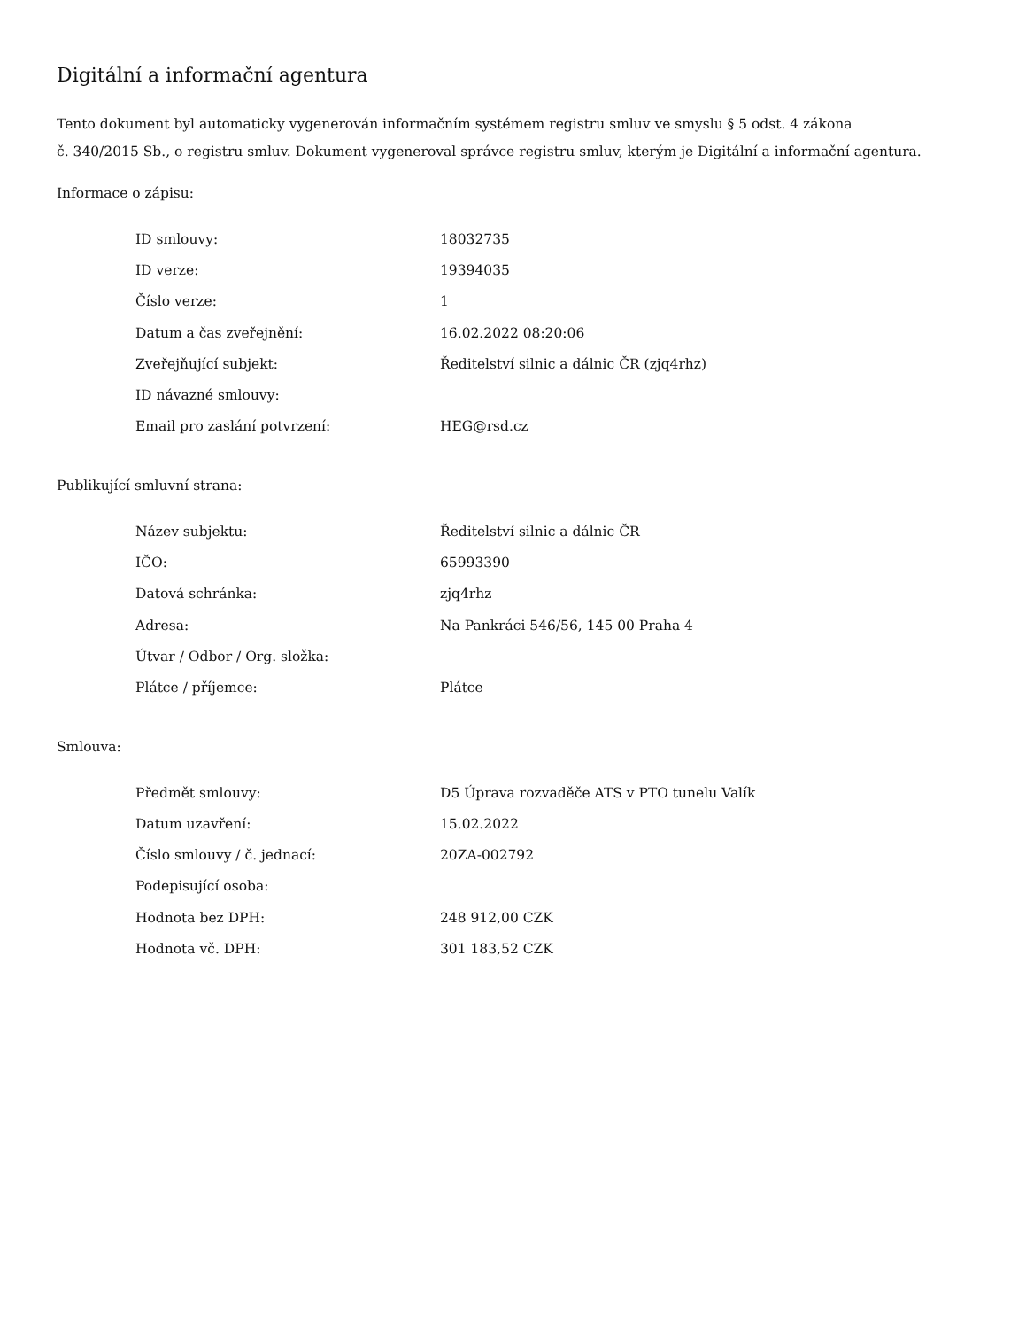Digitální a informační agentura
Tento dokument byl automaticky vygenerován informačním systémem registru smluv ve smyslu § 5 odst. 4 zákona
č. 340/2015 Sb., o registru smluv. Dokument vygeneroval správce registru smluv, kterým je Digitální a informační agentura.
Informace o zápisu:
| ID smlouvy: | 18032735 |
| ID verze: | 19394035 |
| Číslo verze: | 1 |
| Datum a čas zveřejnění: | 16.02.2022 08:20:06 |
| Zveřejňující subjekt: | Ředitelství silnic a dálnic ČR (zjq4rhz) |
| ID návazné smlouvy: | |
| Email pro zaslání potvrzení: | HEG@rsd.cz |
Publikující smluvní strana:
| Název subjektu: | Ředitelství silnic a dálnic ČR |
| IČO: | 65993390 |
| Datová schránka: | zjq4rhz |
| Adresa: | Na Pankráci 546/56, 145 00 Praha 4 |
| Útvar / Odbor / Org. složka: | |
| Plátce / příjemce: | Plátce |
Smlouva:
| Předmět smlouvy: | D5 Úprava rozvaděče ATS v PTO tunelu Valík |
| Datum uzavření: | 15.02.2022 |
| Číslo smlouvy / č. jednací: | 20ZA-002792 |
| Podepisující osoba: | |
| Hodnota bez DPH: | 248 912,00 CZK |
| Hodnota vč. DPH: | 301 183,52 CZK |